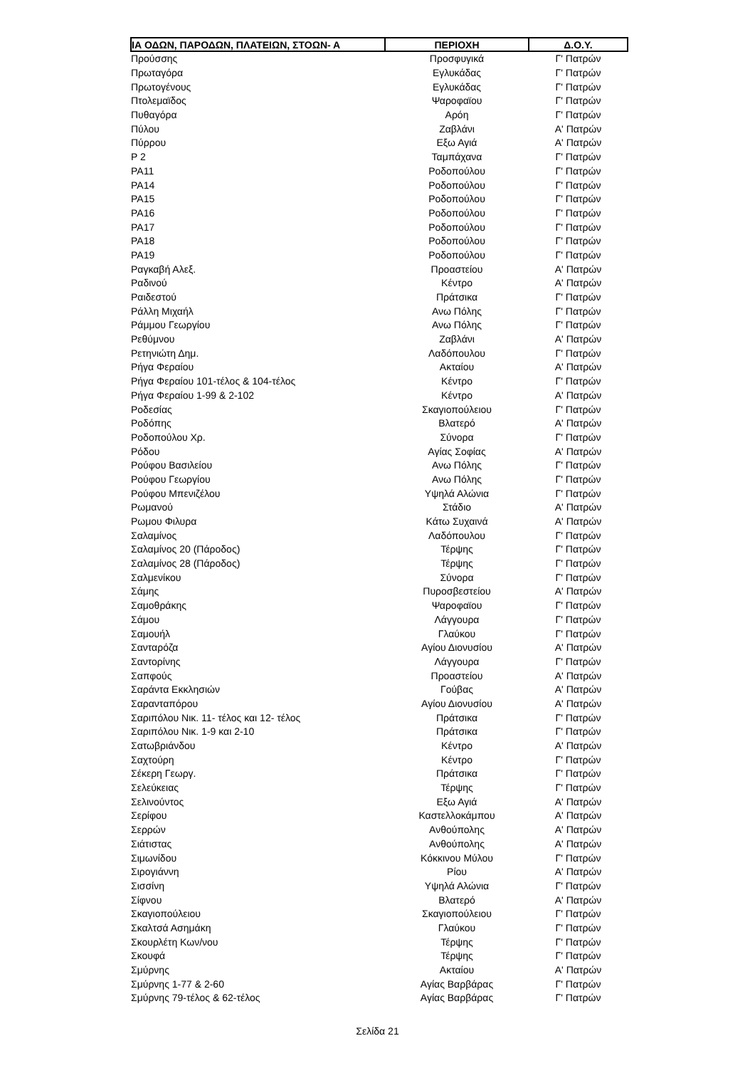| ΙΑ ΟΔΩΝ, ΠΑΡΟΔΩΝ, ΠΛΑΤΕΙΩΝ, ΣΤΟΩΝ- Α | ΠΕΡΙΟΧΗ | Δ.Ο.Υ. |
| --- | --- | --- |
| Προύσσης | Προσφυγικά | Γ' Πατρών |
| Πρωταγόρα | Εγλυκάδας | Γ' Πατρών |
| Πρωτογένους | Εγλυκάδας | Γ' Πατρών |
| Πτολεμαϊδος | Ψαροφαϊου | Γ' Πατρών |
| Πυθαγόρα | Αρόη | Γ' Πατρών |
| Πύλου | Ζαβλάνι | Α' Πατρών |
| Πύρρου | Εξω Αγιά | Α' Πατρών |
| Ρ 2 | Ταμπάχανα | Γ' Πατρών |
| ΡΑ11 | Ροδοπούλου | Γ' Πατρών |
| ΡΑ14 | Ροδοπούλου | Γ' Πατρών |
| ΡΑ15 | Ροδοπούλου | Γ' Πατρών |
| ΡΑ16 | Ροδοπούλου | Γ' Πατρών |
| ΡΑ17 | Ροδοπούλου | Γ' Πατρών |
| ΡΑ18 | Ροδοπούλου | Γ' Πατρών |
| ΡΑ19 | Ροδοπούλου | Γ' Πατρών |
| Ραγκαβή Αλεξ. | Προαστείου | Α' Πατρών |
| Ραδινού | Κέντρο | Α' Πατρών |
| Ραιδεστού | Πράτσικα | Γ' Πατρών |
| Ράλλη Μιχαήλ | Ανω Πόλης | Γ' Πατρών |
| Ράμμου Γεωργίου | Ανω Πόλης | Γ' Πατρών |
| Ρεθύμνου | Ζαβλάνι | Α' Πατρών |
| Ρετηνιώτη Δημ. | Λαδόπουλου | Γ' Πατρών |
| Ρήγα Φεραίου | Ακταίου | Α' Πατρών |
| Ρήγα Φεραίου 101-τέλος & 104-τέλος | Κέντρο | Γ' Πατρών |
| Ρήγα Φεραίου 1-99 & 2-102 | Κέντρο | Α' Πατρών |
| Ροδεσίας | Σκαγιοπούλειου | Γ' Πατρών |
| Ροδόπης | Βλατερό | Α' Πατρών |
| Ροδοπούλου Χρ. | Σύνορα | Γ' Πατρών |
| Ρόδου | Αγίας Σοφίας | Α' Πατρών |
| Ρούφου Βασιλείου | Ανω Πόλης | Γ' Πατρών |
| Ρούφου Γεωργίου | Ανω Πόλης | Γ' Πατρών |
| Ρούφου Μπενιζέλου | Υψηλά Αλώνια | Γ' Πατρών |
| Ρωμανού | Στάδιο | Α' Πατρών |
| Ρωμου Φιλυρα | Κάτω Συχαινά | Α' Πατρών |
| Σαλαμίνος | Λαδόπουλου | Γ' Πατρών |
| Σαλαμίνος 20 (Πάροδος) | Τέρψης | Γ' Πατρών |
| Σαλαμίνος 28 (Πάροδος) | Τέρψης | Γ' Πατρών |
| Σαλμενίκου | Σύνορα | Γ' Πατρών |
| Σάμης | Πυροσβεστείου | Α' Πατρών |
| Σαμοθράκης | Ψαροφαϊου | Γ' Πατρών |
| Σάμου | Λάγγουρα | Γ' Πατρών |
| Σαμουήλ | Γλαύκου | Γ' Πατρών |
| Σανταρόζα | Αγίου Διονυσίου | Α' Πατρών |
| Σαντορίνης | Λάγγουρα | Γ' Πατρών |
| Σαπφούς | Προαστείου | Α' Πατρών |
| Σαράντα Εκκλησιών | Γούβας | Α' Πατρών |
| Σαρανταπόρου | Αγίου Διονυσίου | Α' Πατρών |
| Σαριπόλου Νικ. 11- τέλος και 12- τέλος | Πράτσικα | Γ' Πατρών |
| Σαριπόλου Νικ. 1-9 και 2-10 | Πράτσικα | Γ' Πατρών |
| Σατωβριάνδου | Κέντρο | Α' Πατρών |
| Σαχτούρη | Κέντρο | Γ' Πατρών |
| Σέκερη Γεωργ. | Πράτσικα | Γ' Πατρών |
| Σελεύκειας | Τέρψης | Γ' Πατρών |
| Σελινούντος | Εξω Αγιά | Α' Πατρών |
| Σερίφου | Καστελλοκάμπου | Α' Πατρών |
| Σερρών | Ανθούπολης | Α' Πατρών |
| Σιάτιστας | Ανθούπολης | Α' Πατρών |
| Σιμωνίδου | Κόκκινου Μύλου | Γ' Πατρών |
| Σιρογιάννη | Ρίου | Α' Πατρών |
| Σισσίνη | Υψηλά Αλώνια | Γ' Πατρών |
| Σίφνου | Βλατερό | Α' Πατρών |
| Σκαγιοπούλειου | Σκαγιοπούλειου | Γ' Πατρών |
| Σκαλτσά Ασημάκη | Γλαύκου | Γ' Πατρών |
| Σκουρλέτη Κων/νου | Τέρψης | Γ' Πατρών |
| Σκουφά | Τέρψης | Γ' Πατρών |
| Σμύρνης | Ακταίου | Α' Πατρών |
| Σμύρνης 1-77 & 2-60 | Αγίας Βαρβάρας | Γ' Πατρών |
| Σμύρνης 79-τέλος & 62-τέλος | Αγίας Βαρβάρας | Γ' Πατρών |
Σελίδα 21